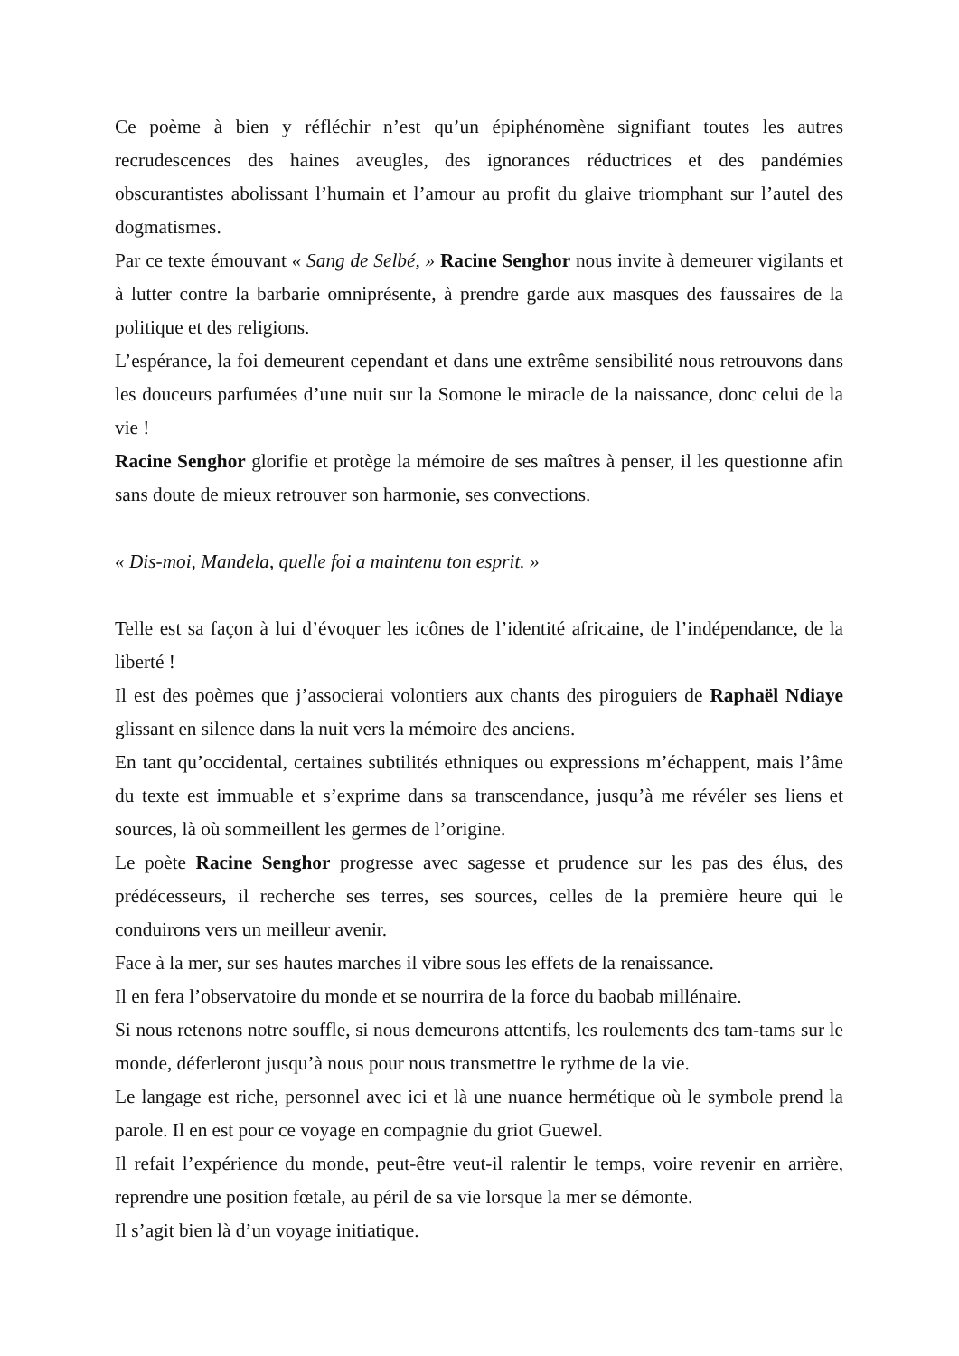Ce poème à bien y réfléchir n’est qu’un épiphénomène signifiant toutes les autres recrudescences des haines aveugles, des ignorances réductrices et des pandémies obscurantistes abolissant l’humain et l’amour au profit du glaive triomphant sur l’autel des dogmatismes.
Par ce texte émouvant « Sang de Selbé, » Racine Senghor nous invite à demeurer vigilants et à lutter contre la barbarie omniprésente, à prendre garde aux masques des faussaires de la politique et des religions.
L’espérance, la foi demeurent cependant et dans une extrême sensibilité nous retrouvons dans les douceurs parfumées d’une nuit sur la Somone le miracle de la naissance, donc celui de la vie !
Racine Senghor glorifie et protège la mémoire de ses maîtres à penser, il les questionne afin sans doute de mieux retrouver son harmonie, ses convections.
« Dis-moi, Mandela, quelle foi a maintenu ton esprit. »
Telle est sa façon à lui d’évoquer les icônes de l’identité africaine, de l’indépendance, de la liberté !
Il est des poèmes que j’associerai volontiers aux chants des piroguiers de Raphaël Ndiaye glissant en silence dans la nuit vers la mémoire des anciens.
En tant qu’occidental, certaines subtilités ethniques ou expressions m’échappent, mais l’âme du texte est immuable et s’exprime dans sa transcendance, jusqu’à me révéler ses liens et sources, là où sommeillent les germes de l’origine.
Le poète Racine Senghor progresse avec sagesse et prudence sur les pas des élus, des prédécesseurs, il recherche ses terres, ses sources, celles de la première heure qui le conduirons vers un meilleur avenir.
Face à la mer, sur ses hautes marches il vibre sous les effets de la renaissance.
Il en fera l’observatoire du monde et se nourrira de la force du baobab millénaire.
Si nous retenons notre souffle, si nous demeurons attentifs, les roulements des tam-tams sur le monde, déferleront jusqu’à nous pour nous transmettre le rythme de la vie.
Le langage est riche, personnel avec ici et là une nuance hermétique où le symbole prend la parole. Il en est pour ce voyage en compagnie du griot Guewel.
Il refait l’expérience du monde, peut-être veut-il ralentir le temps, voire revenir en arrière, reprendre une position fœtale, au péril de sa vie lorsque la mer se démonte.
Il s’agit bien là d’un voyage initiatique.